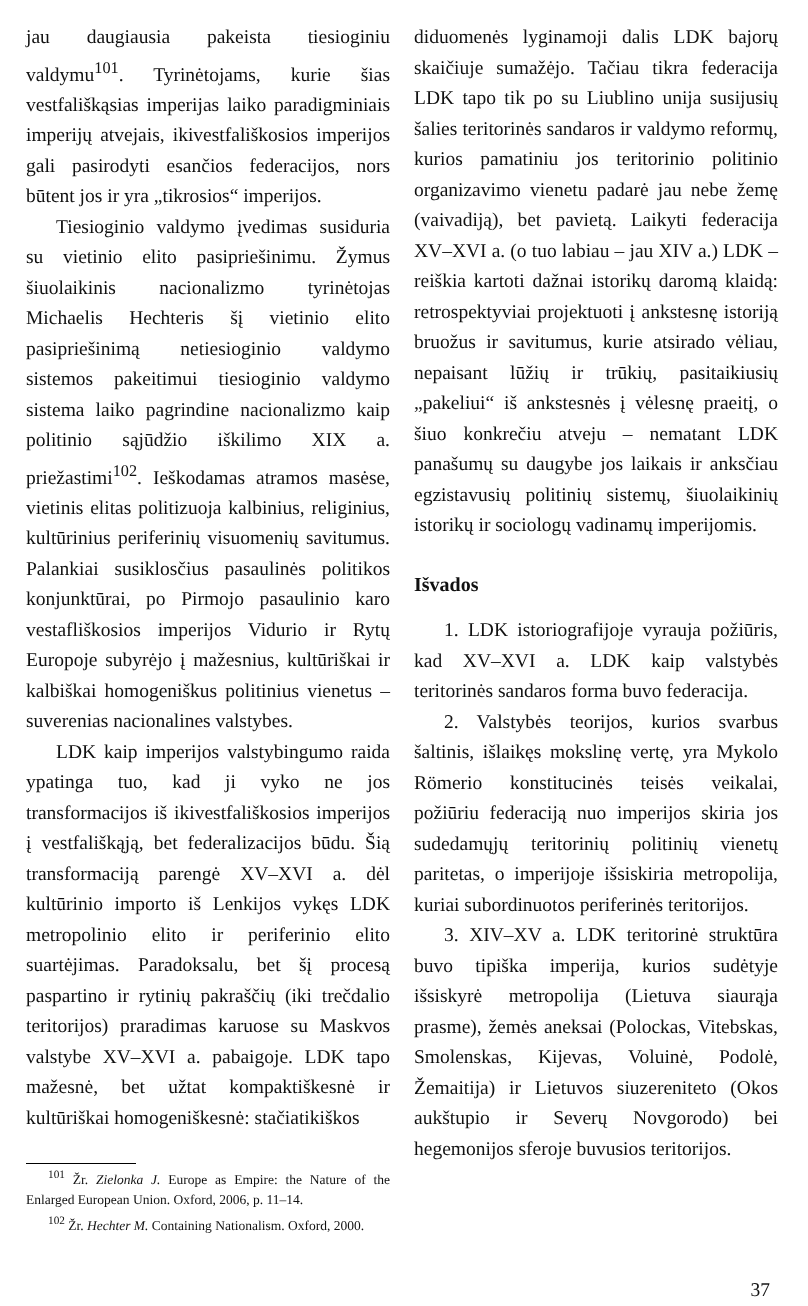jau daugiausia pakeista tiesioginiu valdymu<sup>101</sup>. Tyrinėtojams, kurie šias vestfališkąsias imperijas laiko paradigminiais imperijų atvejais, ikivestfališkosios imperijos gali pasirodyti esančios federacijos, nors būtent jos ir yra „tikrosios“ imperijos.
Tiesioginio valdymo įvedimas susiduria su vietinio elito pasipriešinimu. Žymus šiuolaikinis nacionalizmo tyrinėtojas Michaelis Hechteris šį vietinio elito pasipriešinimą netiesioginio valdymo sistemos pakeitimui tiesioginio valdymo sistema laiko pagrindine nacionalizmo kaip politinio sąjūdžio iškilimo XIX a. priežastimi<sup>102</sup>. Ieškodamas atramos masėse, vietinis elitas politizuoja kalbinius, religinius, kultūrinius periferinių visuomenių savitumus. Palankiai susiklosčius pasaulinės politikos konjunktūrai, po Pirmojo pasaulinio karo vestafliškosios imperijos Vidurio ir Rytų Europoje subyrėjo į mažesnius, kultūriškai ir kalbiškai homogeniškus politinius vienetus – suverenias nacionalines valstybes.
LDK kaip imperijos valstybingumo raida ypatinga tuo, kad ji vyko ne jos transformacijos iš ikivestfališkosios imperijos į vestfališkąją, bet federalizacijos būdu. Šią transformaciją parengė XV–XVI a. dėl kultūrinio importo iš Lenkijos vykęs LDK metropolinio elito ir periferinio elito suartėjimas. Paradoksalu, bet šį procesą paspartino ir rytinių pakraščių (iki trečdalio teritorijos) praradimas karuose su Maskvos valstybe XV–XVI a. pabaigoje. LDK tapo mažesnė, bet užtat kompaktiškesnė ir kultūriškai homogeniškesnė: stačiatikiškos
<sup>101</sup> Žr. Zielonka J. Europe as Empire: the Nature of the Enlarged European Union. Oxford, 2006, p. 11–14.
<sup>102</sup> Žr. Hechter M. Containing Nationalism. Oxford, 2000.
diduomenės lyginamoji dalis LDK bajorų skaičiuje sumažėjo. Tačiau tikra federacija LDK tapo tik po su Liublino unija susijusių šalies teritorinės sandaros ir valdymo reformų, kurios pamatiniu jos teritorinio politinio organizavimo vienetu padarė jau nebe žemę (vaivadiją), bet pavietą. Laikyti federacija XV–XVI a. (o tuo labiau – jau XIV a.) LDK – reiškia kartoti dažnai istorikų daromą klaidą: retrospektyviai projektuoti į ankstesnę istoriją bruožus ir savitumus, kurie atsirado vėliau, nepaisant lūžių ir trūkių, pasitaikiusių „pakeliui“ iš ankstesnės į vėlesnę praeitį, o šiuo konkrečiu atveju – nematant LDK panašumų su daugybe jos laikais ir anksčiau egzistavusių politinių sistemų, šiuolaikinių istorikų ir sociologų vadinamų imperijomis.
Išvados
1. LDK istoriografijoje vyrauja požiūris, kad XV–XVI a. LDK kaip valstybės teritorinės sandaros forma buvo federacija.
2. Valstybės teorijos, kurios svarbus šaltinis, išlaikęs mokslinę vertę, yra Mykolo Römerio konstitucinės teisės veikalai, požiūriu federaciją nuo imperijos skiria jos sudedamųjų teritorinių politinių vienetų paritetas, o imperijoje išsiskiria metropolija, kuriai subordinuotos periferinės teritorijos.
3. XIV–XV a. LDK teritorinė struktūra buvo tipiška imperija, kurios sudėtyje išsiskyrė metropolija (Lietuva siaurąja prasme), žemės aneksai (Polockas, Vitebskas, Smolenskas, Kijevas, Voluinė, Podolė, Žemaitija) ir Lietuvos siuzereniteto (Okos aukštupio ir Severų Novgorodo) bei hegemonijos sferoje buvusios teritorijos.
37